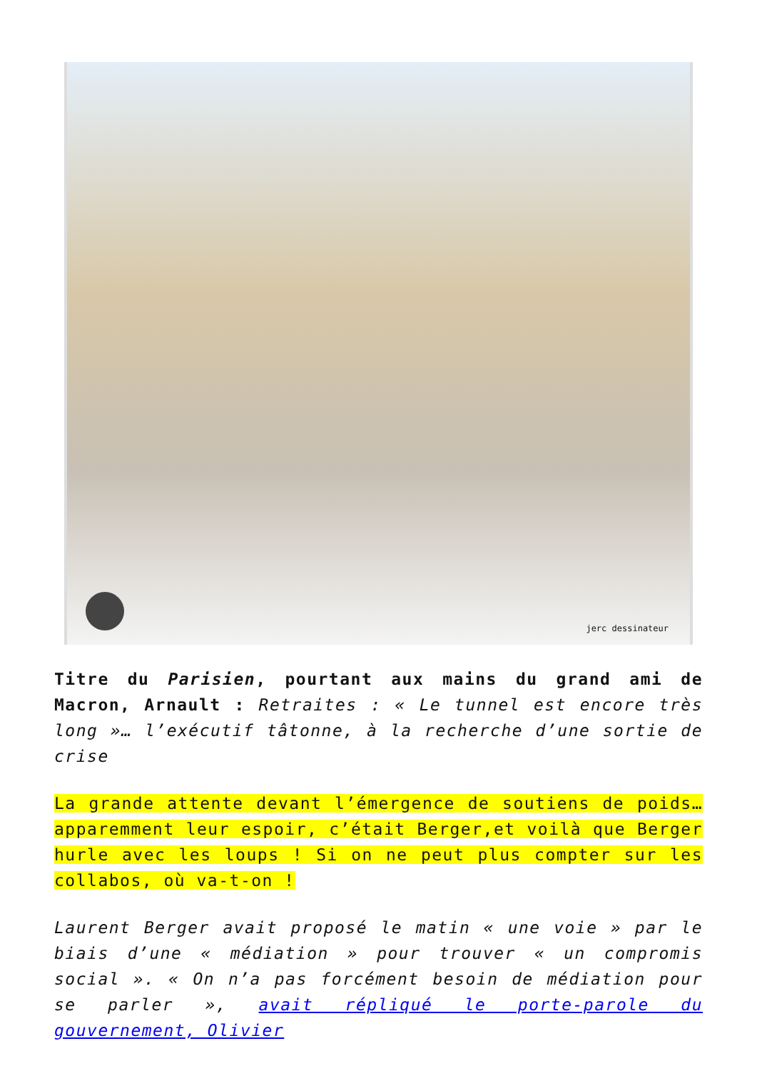jerc dessinateur
Titre du Parisien, pourtant aux mains du grand ami de Macron, Arnault : Retraites : « Le tunnel est encore très long »… l’exécutif tâtonne, à la recherche d’une sortie de crise
La grande attente devant l’émergence de soutiens de poids… apparemment leur espoir, c’était Berger,et voilà que Berger hurle avec les loups ! Si on ne peut plus compter sur les collabos, où va-t-on !
Laurent Berger avait proposé le matin « une voie » par le biais d’une « médiation » pour trouver « un compromis social ». « On n’a pas forcément besoin de médiation pour se parler », avait répliqué le porte-parole du gouvernement, Olivier